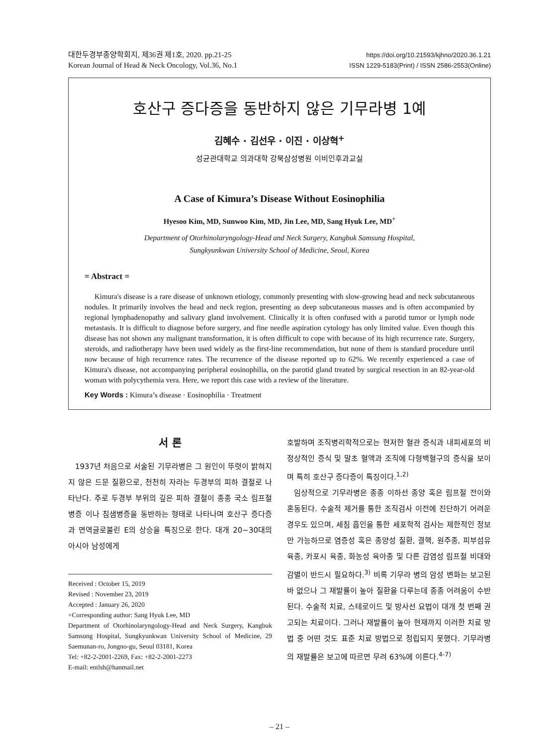대한두경부종양학회지, 제36권 제1호, 2020. pp.21-25
Korean Journal of Head & Neck Oncology, Vol.36, No.1
https://doi.org/10.21593/kjhno/2020.36.1.21
ISSN 1229-5183(Print) / ISSN 2586-2553(Online)
호산구 증다증을 동반하지 않은 기무라병 1예
김혜수 · 김선우 · 이진 · 이상혁<sup>+</sup>
성균관대학교 의과대학 강북삼성병원 이비인후과교실
A Case of Kimura’s Disease Without Eosinophilia
Hyesoo Kim, MD, Sunwoo Kim, MD, Jin Lee, MD, Sang Hyuk Lee, MD<sup>+</sup>
Department of Otorhinolaryngology-Head and Neck Surgery, Kangbuk Samsung Hospital,
Sungkyunkwan University School of Medicine, Seoul, Korea
= Abstract =
Kimura's disease is a rare disease of unknown etiology, commonly presenting with slow-growing head and neck subcutaneous nodules. It primarily involves the head and neck region, presenting as deep subcutaneous masses and is often accompanied by regional lymphadenopathy and salivary gland involvement. Clinically it is often confused with a parotid tumor or lymph node metastasis. It is difficult to diagnose before surgery, and fine needle aspiration cytology has only limited value. Even though this disease has not shown any malignant transformation, it is often difficult to cope with because of its high recurrence rate. Surgery, steroids, and radiotherapy have been used widely as the first-line recommendation, but none of them is standard procedure until now because of high recurrence rates. The recurrence of the disease reported up to 62%. We recently experienced a case of Kimura's disease, not accompanying peripheral eosinophilia, on the parotid gland treated by surgical resection in an 82-year-old woman with polycythemia vera. Here, we report this case with a review of the literature.
Key Words : Kimura’s disease · Eosinophilia · Treatment
서 론
1937년 처음으로 서술된 기무라병은 그 원인이 뚜렷이 밝혀지지 않은 드문 질환으로, 천천히 자라는 두경부의 피하 결절로 나타난다. 주로 두경부 부위의 깊은 피하 결절이 종종 국소 림프절병증 이나 침샘병증을 동반하는 형태로 나타나며 호산구 증다증과 면역글로불린 E의 상승을 특징으로 한다. 대개 20~30대의 아시아 남성에게
Received : October 15, 2019
Revised : November 23, 2019
Accepted : January 26, 2020
+Corresponding author: Sang Hyuk Lee, MD
Department of Otorhinolaryngology-Head and Neck Surgery, Kangbuk Samsung Hospital, Sungkyunkwan University School of Medicine, 29 Saemunan-ro, Jongno-gu, Seoul 03181, Korea
Tel: +82-2-2001-2269, Fax: +82-2-2001-2273
E-mail: entlsh@hanmail.net
호발하며 조직병리학적으로는 현저한 혈관 증식과 내피세포의 비정상적인 증식 및 말초 혈액과 조직에 다형백혈구의 증식을 보이며 특히 호산구 증다증이 특징이다.<sup>1,2)</sup>
임상적으로 기무라병은 종종 이하선 종양 혹은 림프절 전이와 혼동된다. 수술적 제거를 통한 조직검사 이전에 진단하기 어려운 경우도 있으며, 세침 흡인을 통한 세포학적 검사는 제한적인 정보만 가능하므로 염증성 혹은 종양성 질환, 결핵, 원주종, 피부섬유육종, 카포시 육종, 화농성 육아종 및 다른 감염성 림프절 비대와 감별이 반드시 필요하다.<sup>3)</sup> 비록 기무라 병의 암성 변화는 보고된 바 없으나 그 재발률이 높아 질환을 다루는데 종종 어려움이 수반된다. 수술적 치료, 스테로이드 및 방사선 요법이 대개 첫 번째 권고되는 치료이다. 그러나 재발률이 높아 현재까지 이러한 치료 방법 중 어떤 것도 표준 치료 방법으로 정립되지 못했다. 기무라병의 재발률은 보고에 따르면 무려 63%에 이른다.<sup>4-7)</sup>
– 21 –